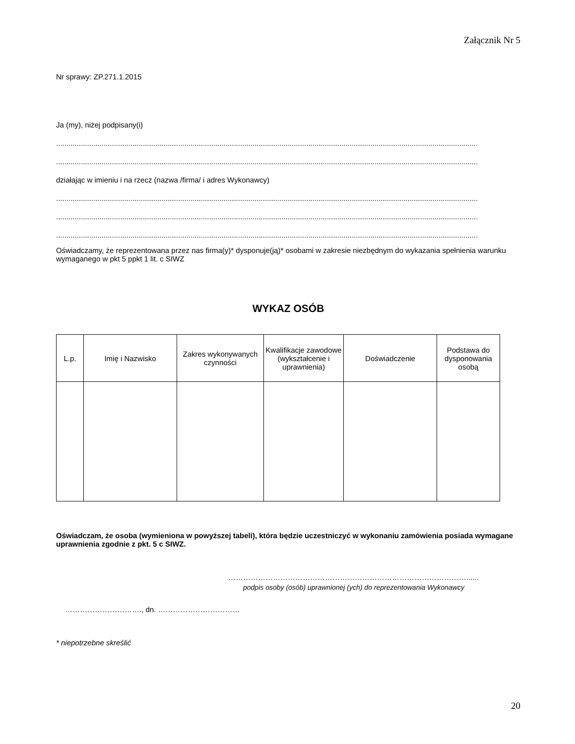Załącznik Nr 5
Nr sprawy: ZP.271.1.2015
Ja (my), niżej podpisany(i)
..........................................................................................................................................................................................................................
..........................................................................................................................................................................................................................
działając w imieniu i na rzecz (nazwa /firma/ i adres Wykonawcy)
..........................................................................................................................................................................................................................
..........................................................................................................................................................................................................................
..........................................................................................................................................................................................................................
Oświadczamy, że reprezentowana przez nas firma(y)* dysponuje(ją)* osobami w zakresie niezbędnym do wykazania spełnienia warunku wymaganego w pkt 5 ppkt 1 lit. c SIWZ
WYKAZ OSÓB
| L.p. | Imię i Nazwisko | Zakres wykonywanych czynności | Kwalifikacje zawodowe (wykształcenie i uprawnienia) | Doświadczenie | Podstawa do dysponowania osobą |
| --- | --- | --- | --- | --- | --- |
Oświadczam, że osoba (wymieniona w powyższej tabeli), która będzie uczestniczyć w wykonaniu zamówienia posiada wymagane uprawnienia zgodnie z pkt. 5 c SIWZ.
……………………………………………………………………………………......
podpis osoby (osób) uprawnionej (ych) do reprezentowania Wykonawcy
…………………………., dn. ……………………………
* niepotrzebne skreślić
20